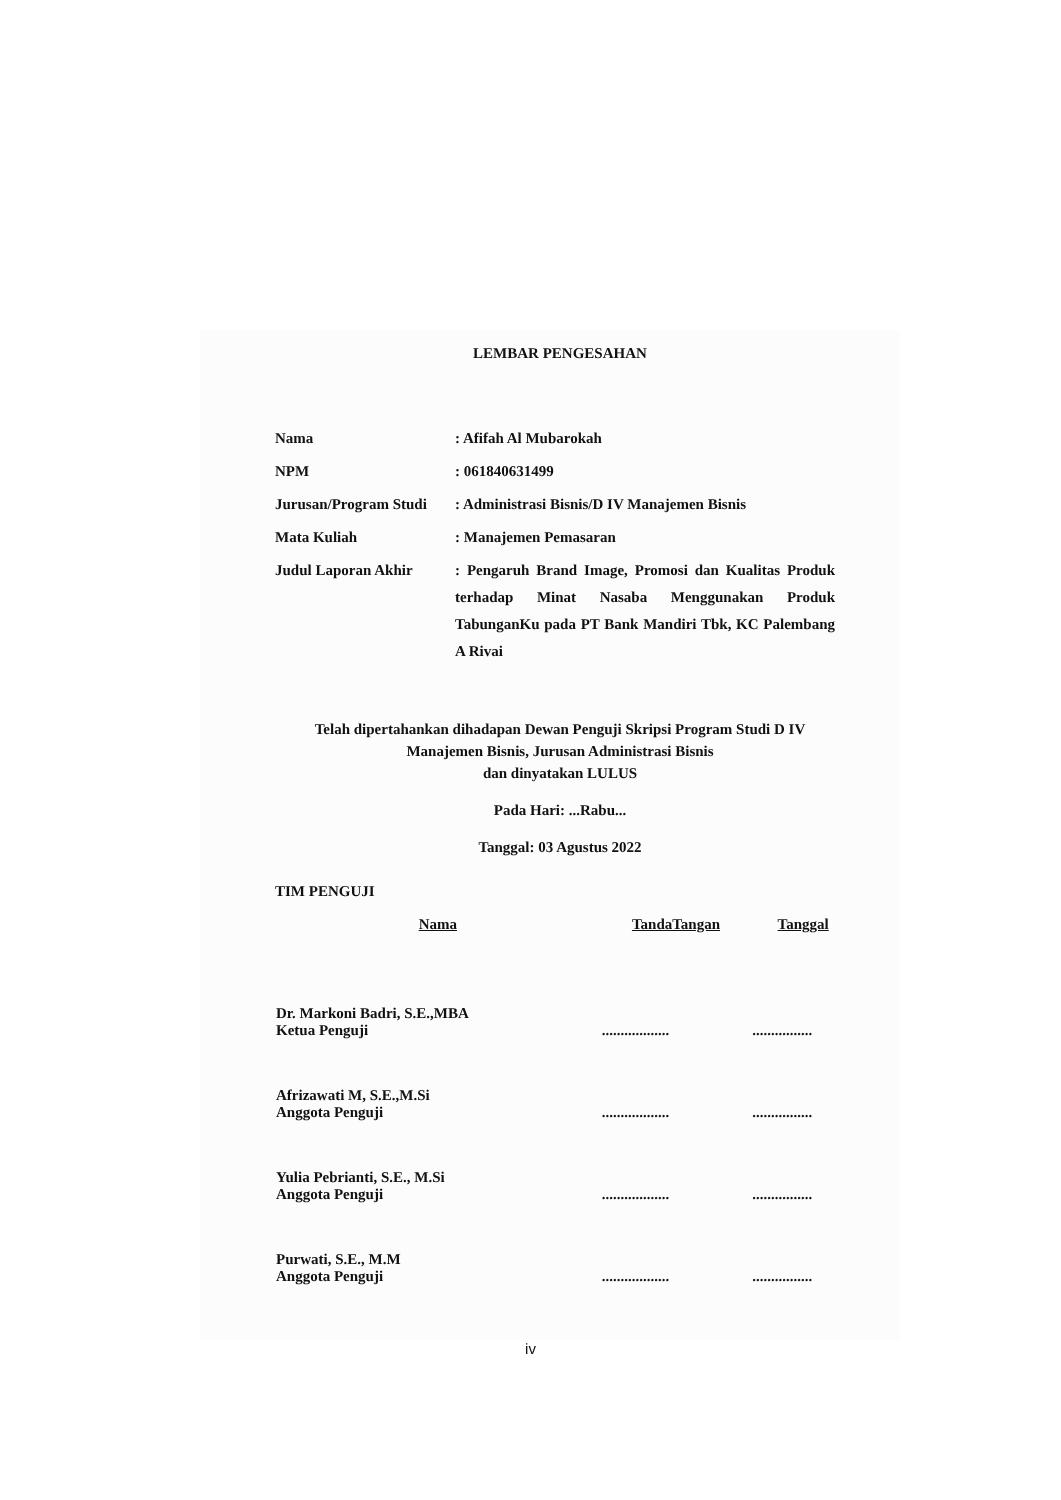LEMBAR PENGESAHAN
| Nama | : Afifah Al Mubarokah |
| NPM | : 061840631499 |
| Jurusan/Program Studi | : Administrasi Bisnis/D IV Manajemen Bisnis |
| Mata Kuliah | : Manajemen Pemasaran |
| Judul Laporan Akhir | : Pengaruh Brand Image, Promosi dan Kualitas Produk terhadap Minat Nasaba Menggunakan Produk TabunganKu pada PT Bank Mandiri Tbk, KC Palembang A Rivai |
Telah dipertahankan dihadapan Dewan Penguji Skripsi Program Studi D IV
Manajemen Bisnis, Jurusan Administrasi Bisnis
dan dinyatakan LULUS
Pada Hari: ...Rabu...
Tanggal: 03 Agustus 2022
TIM PENGUJI
| Nama | TandaTangan | Tanggal |
| --- | --- | --- |
| Dr. Markoni Badri, S.E.,MBA Ketua Penguji | .................. | ................ |
| Afrizawati M, S.E.,M.Si Anggota Penguji | .................. | ................ |
| Yulia Pebrianti, S.E., M.Si Anggota Penguji | .................. | ................ |
| Purwati, S.E., M.M Anggota Penguji | .................. | ................ |
iv